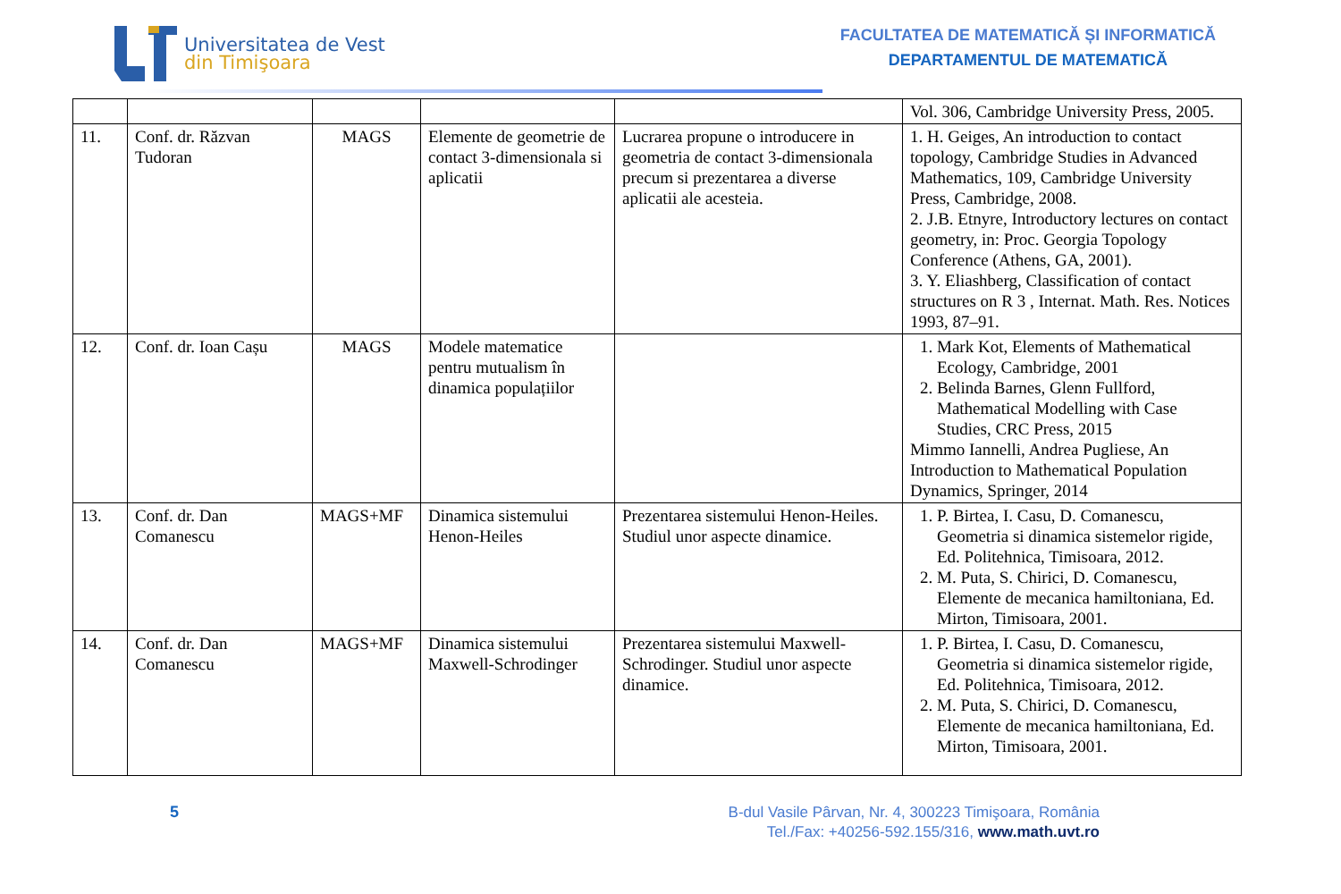Universitatea de Vest
din Timişoara
FACULTATEA DE MATEMATICĂ ȘI INFORMATICĂ
DEPARTAMENTUL DE MATEMATICĂ
| | | | | | Vol. 306, Cambridge University Press, 2005. |
| 11. | Conf. dr. Răzvan Tudoran | MAGS | Elemente de geometrie de contact 3-dimensionala si aplicatii | Lucrarea propune o introducere in geometria de contact 3-dimensionala precum si prezentarea a diverse aplicatii ale acesteia. | 1. H. Geiges, An introduction to contact topology, Cambridge Studies in Advanced Mathematics, 109, Cambridge University Press, Cambridge, 2008. 2. J.B. Etnyre, Introductory lectures on contact geometry, in: Proc. Georgia Topology Conference (Athens, GA, 2001). 3. Y. Eliashberg, Classification of contact structures on R 3 , Internat. Math. Res. Notices 1993, 87–91. |
| 12. | Conf. dr. Ioan Cașu | MAGS | Modele matematice pentru mutualism în dinamica populațiilor | | 1. Mark Kot, Elements of Mathematical Ecology, Cambridge, 2001 2. Belinda Barnes, Glenn Fullford, Mathematical Modelling with Case Studies, CRC Press, 2015 Mimmo Iannelli, Andrea Pugliese, An Introduction to Mathematical Population Dynamics, Springer, 2014 |
| 13. | Conf. dr. Dan Comanescu | MAGS+MF | Dinamica sistemului Henon-Heiles | Prezentarea sistemului Henon-Heiles. Studiul unor aspecte dinamice. | 1. P. Birtea, I. Casu, D. Comanescu, Geometria si dinamica sistemelor rigide, Ed. Politehnica, Timisoara, 2012. 2. M. Puta, S. Chirici, D. Comanescu, Elemente de mecanica hamiltoniana, Ed. Mirton, Timisoara, 2001. |
| 14. | Conf. dr. Dan Comanescu | MAGS+MF | Dinamica sistemului Maxwell-Schrodinger | Prezentarea sistemului Maxwell-Schrodinger. Studiul unor aspecte dinamice. | 1. P. Birtea, I. Casu, D. Comanescu, Geometria si dinamica sistemelor rigide, Ed. Politehnica, Timisoara, 2012. 2. M. Puta, S. Chirici, D. Comanescu, Elemente de mecanica hamiltoniana, Ed. Mirton, Timisoara, 2001. |
5
B-dul Vasile Pârvan, Nr. 4, 300223 Timişoara, România
Tel./Fax: +40256-592.155/316, www.math.uvt.ro